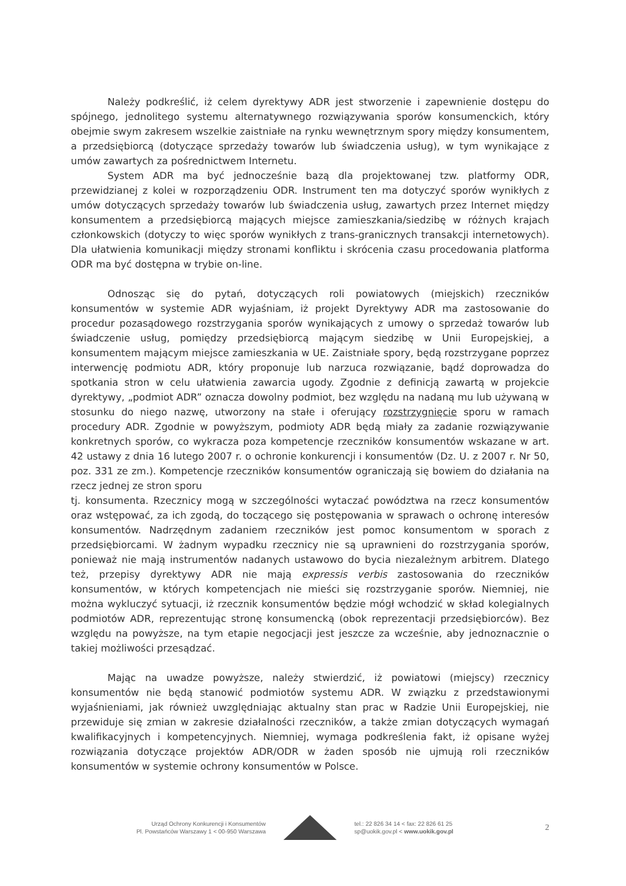Należy podkreślić, iż celem dyrektywy ADR jest stworzenie i zapewnienie dostępu do spójnego, jednolitego systemu alternatywnego rozwiązywania sporów konsumenckich, który obejmie swym zakresem wszelkie zaistniałe na rynku wewnętrznym spory między konsumentem, a przedsiębiorcą (dotyczące sprzedaży towarów lub świadczenia usług), w tym wynikające z umów zawartych za pośrednictwem Internetu.
System ADR ma być jednocześnie bazą dla projektowanej tzw. platformy ODR, przewidzianej z kolei w rozporządzeniu ODR. Instrument ten ma dotyczyć sporów wynikłych z umów dotyczących sprzedaży towarów lub świadczenia usług, zawartych przez Internet między konsumentem a przedsiębiorcą mających miejsce zamieszkania/siedzibę w różnych krajach członkowskich (dotyczy to więc sporów wynikłych z trans-granicznych transakcji internetowych). Dla ułatwienia komunikacji między stronami konfliktu i skrócenia czasu procedowania platforma ODR ma być dostępna w trybie on-line.
Odnosząc się do pytań, dotyczących roli powiatowych (miejskich) rzeczników konsumentów w systemie ADR wyjaśniam, iż projekt Dyrektywy ADR ma zastosowanie do procedur pozasądowego rozstrzygania sporów wynikających z umowy o sprzedaż towarów lub świadczenie usług, pomiędzy przedsiębiorcą mającym siedzibę w Unii Europejskiej, a konsumentem mającym miejsce zamieszkania w UE. Zaistniałe spory, będą rozstrzygane poprzez interwencję podmiotu ADR, który proponuje lub narzuca rozwiązanie, bądź doprowadza do spotkania stron w celu ułatwienia zawarcia ugody. Zgodnie z definicją zawartą w projekcie dyrektywy, „podmiot ADR” oznacza dowolny podmiot, bez względu na nadaną mu lub używaną w stosunku do niego nazwę, utworzony na stałe i oferujący rozstrzygnięcie sporu w ramach procedury ADR. Zgodnie w powyższym, podmioty ADR będą miały za zadanie rozwiązywanie konkretnych sporów, co wykracza poza kompetencje rzeczników konsumentów wskazane w art. 42 ustawy z dnia 16 lutego 2007 r. o ochronie konkurencji i konsumentów (Dz. U. z 2007 r. Nr 50, poz. 331 ze zm.). Kompetencje rzeczników konsumentów ograniczają się bowiem do działania na rzecz jednej ze stron sporu
tj. konsumenta. Rzecznicy mogą w szczególności wytaczać powództwa na rzecz konsumentów oraz wstępować, za ich zgodą, do toczącego się postępowania w sprawach o ochronę interesów konsumentów. Nadrzędnym zadaniem rzeczników jest pomoc konsumentom w sporach z przedsiębiorcami. W żadnym wypadku rzecznicy nie są uprawnieni do rozstrzygania sporów, ponieważ nie mają instrumentów nadanych ustawowo do bycia niezależnym arbitrem. Dlatego też, przepisy dyrektywy ADR nie mają expressis verbis zastosowania do rzeczników konsumentów, w których kompetencjach nie mieści się rozstrzyganie sporów. Niemniej, nie można wykluczyć sytuacji, iż rzecznik konsumentów będzie mógł wchodzić w skład kolegialnych podmiotów ADR, reprezentując stronę konsumencką (obok reprezentacji przedsiębiorców). Bez względu na powyższe, na tym etapie negocjacji jest jeszcze za wcześnie, aby jednoznacznie o takiej możliwości przesądzać.
Mając na uwadze powyższe, należy stwierdzić, iż powiatowi (miejscy) rzecznicy konsumentów nie będą stanowić podmiotów systemu ADR. W związku z przedstawionymi wyjaśnieniami, jak również uwzględniając aktualny stan prac w Radzie Unii Europejskiej, nie przewiduje się zmian w zakresie działalności rzeczników, a także zmian dotyczących wymagań kwalifikacyjnych i kompetencyjnych. Niemniej, wymaga podkreślenia fakt, iż opisane wyżej rozwiązania dotyczące projektów ADR/ODR w żaden sposób nie ujmują roli rzeczników konsumentów w systemie ochrony konsumentów w Polsce.
Urząd Ochrony Konkurencji i Konsumentów
Pl. Powstańców Warszawy 1 < 00-950 Warszawa
tel.: 22 826 34 14 < fax: 22 826 61 25
sp@uokik.gov.pl < www.uokik.gov.pl
2